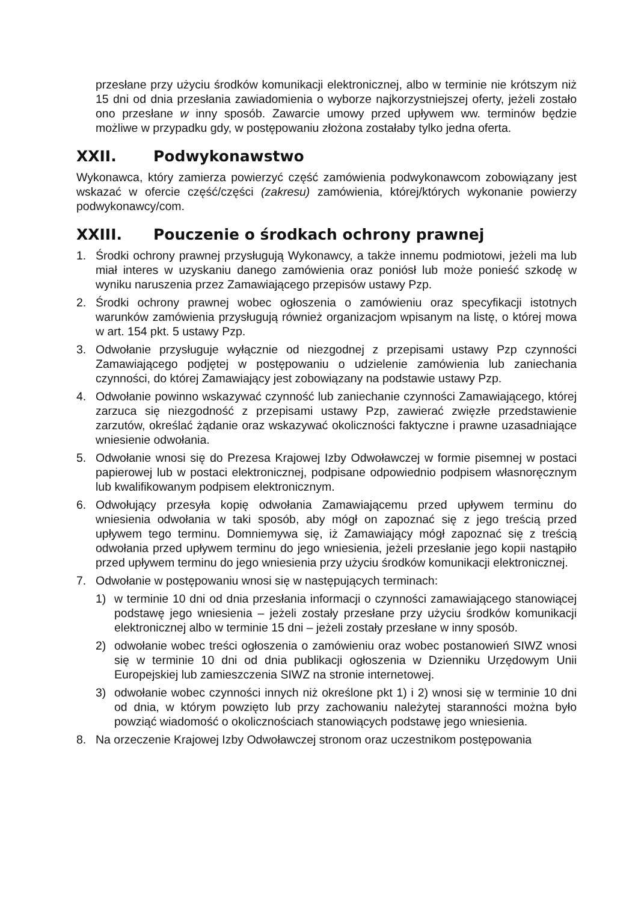przesłane przy użyciu środków komunikacji elektronicznej, albo w terminie nie krótszym niż 15 dni od dnia przesłania zawiadomienia o wyborze najkorzystniejszej oferty, jeżeli zostało ono przesłane w inny sposób. Zawarcie umowy przed upływem ww. terminów będzie możliwe w przypadku gdy, w postępowaniu złożona zostałaby tylko jedna oferta.
XXII. Podwykonawstwo
Wykonawca, który zamierza powierzyć część zamówienia podwykonawcom zobowiązany jest wskazać w ofercie część/części (zakresu) zamówienia, której/których wykonanie powierzy podwykonawcy/com.
XXIII. Pouczenie o środkach ochrony prawnej
1. Środki ochrony prawnej przysługują Wykonawcy, a także innemu podmiotowi, jeżeli ma lub miał interes w uzyskaniu danego zamówienia oraz poniósł lub może ponieść szkodę w wyniku naruszenia przez Zamawiającego przepisów ustawy Pzp.
2. Środki ochrony prawnej wobec ogłoszenia o zamówieniu oraz specyfikacji istotnych warunków zamówienia przysługują również organizacjom wpisanym na listę, o której mowa w art. 154 pkt. 5 ustawy Pzp.
3. Odwołanie przysługuje wyłącznie od niezgodnej z przepisami ustawy Pzp czynności Zamawiającego podjętej w postępowaniu o udzielenie zamówienia lub zaniechania czynności, do której Zamawiający jest zobowiązany na podstawie ustawy Pzp.
4. Odwołanie powinno wskazywać czynność lub zaniechanie czynności Zamawiającego, której zarzuca się niezgodność z przepisami ustawy Pzp, zawierać zwięzłe przedstawienie zarzutów, określać żądanie oraz wskazywać okoliczności faktyczne i prawne uzasadniające wniesienie odwołania.
5. Odwołanie wnosi się do Prezesa Krajowej Izby Odwoławczej w formie pisemnej w postaci papierowej lub w postaci elektronicznej, podpisane odpowiednio podpisem własnoręcznym lub kwalifikowanym podpisem elektronicznym.
6. Odwołujący przesyła kopię odwołania Zamawiającemu przed upływem terminu do wniesienia odwołania w taki sposób, aby mógł on zapoznać się z jego treścią przed upływem tego terminu. Domniemywa się, iż Zamawiający mógł zapoznać się z treścią odwołania przed upływem terminu do jego wniesienia, jeżeli przesłanie jego kopii nastąpiło przed upływem terminu do jego wniesienia przy użyciu środków komunikacji elektronicznej.
7. Odwołanie w postępowaniu wnosi się w następujących terminach:
1) w terminie 10 dni od dnia przesłania informacji o czynności zamawiającego stanowiącej podstawę jego wniesienia – jeżeli zostały przesłane przy użyciu środków komunikacji elektronicznej albo w terminie 15 dni – jeżeli zostały przesłane w inny sposób.
2) odwołanie wobec treści ogłoszenia o zamówieniu oraz wobec postanowień SIWZ wnosi się w terminie 10 dni od dnia publikacji ogłoszenia w Dzienniku Urzędowym Unii Europejskiej lub zamieszczenia SIWZ na stronie internetowej.
3) odwołanie wobec czynności innych niż określone pkt 1) i 2) wnosi się w terminie 10 dni od dnia, w którym powzięto lub przy zachowaniu należytej staranności można było powziąć wiadomość o okolicznościach stanowiących podstawę jego wniesienia.
8. Na orzeczenie Krajowej Izby Odwoławczej stronom oraz uczestnikom postępowania